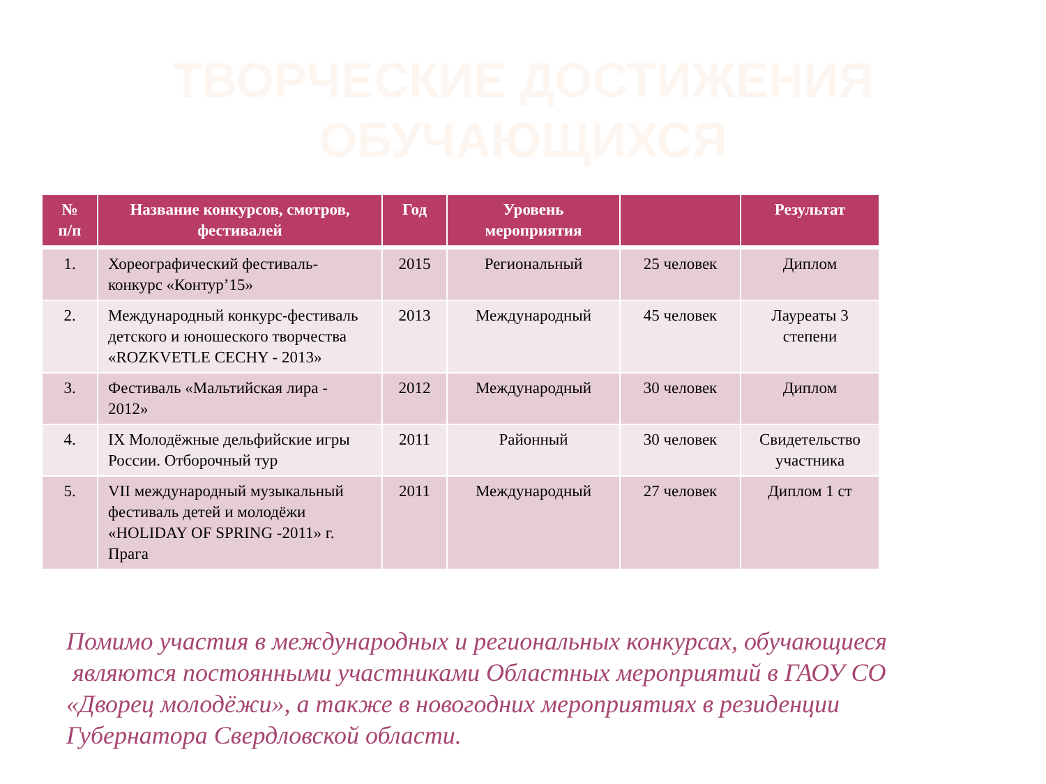ТВОРЧЕСКИЕ ДОСТИЖЕНИЯ
ОБУЧАЮЩИХСЯ
| № п/п | Название конкурсов, смотров, фестивалей | Год | Уровень мероприятия | | Результат |
| --- | --- | --- | --- | --- | --- |
| 1. | Хореографический фестиваль-конкурс «Контур’15» | 2015 | Региональный | 25 человек | Диплом |
| 2. | Международный конкурс-фестиваль детского и юношеского творчества «ROZKVETLE CECHY - 2013» | 2013 | Международный | 45 человек | Лауреаты 3 степени |
| 3. | Фестиваль «Мальтийская лира - 2012» | 2012 | Международный | 30 человек | Диплом |
| 4. | IX Молодёжные дельфийские игры России. Отборочный тур | 2011 | Районный | 30 человек | Свидетельство участника |
| 5. | VII международный музыкальный фестиваль детей и молодёжи «HOLIDAY OF SPRING -2011» г. Прага | 2011 | Международный | 27 человек | Диплом 1 ст |
Помимо участия в международных и региональных конкурсах, обучающиеся являются постоянными участниками Областных мероприятий в ГАОУ СО «Дворец молодёжи», а также в новогодних мероприятиях в резиденции Губернатора Свердловской области.